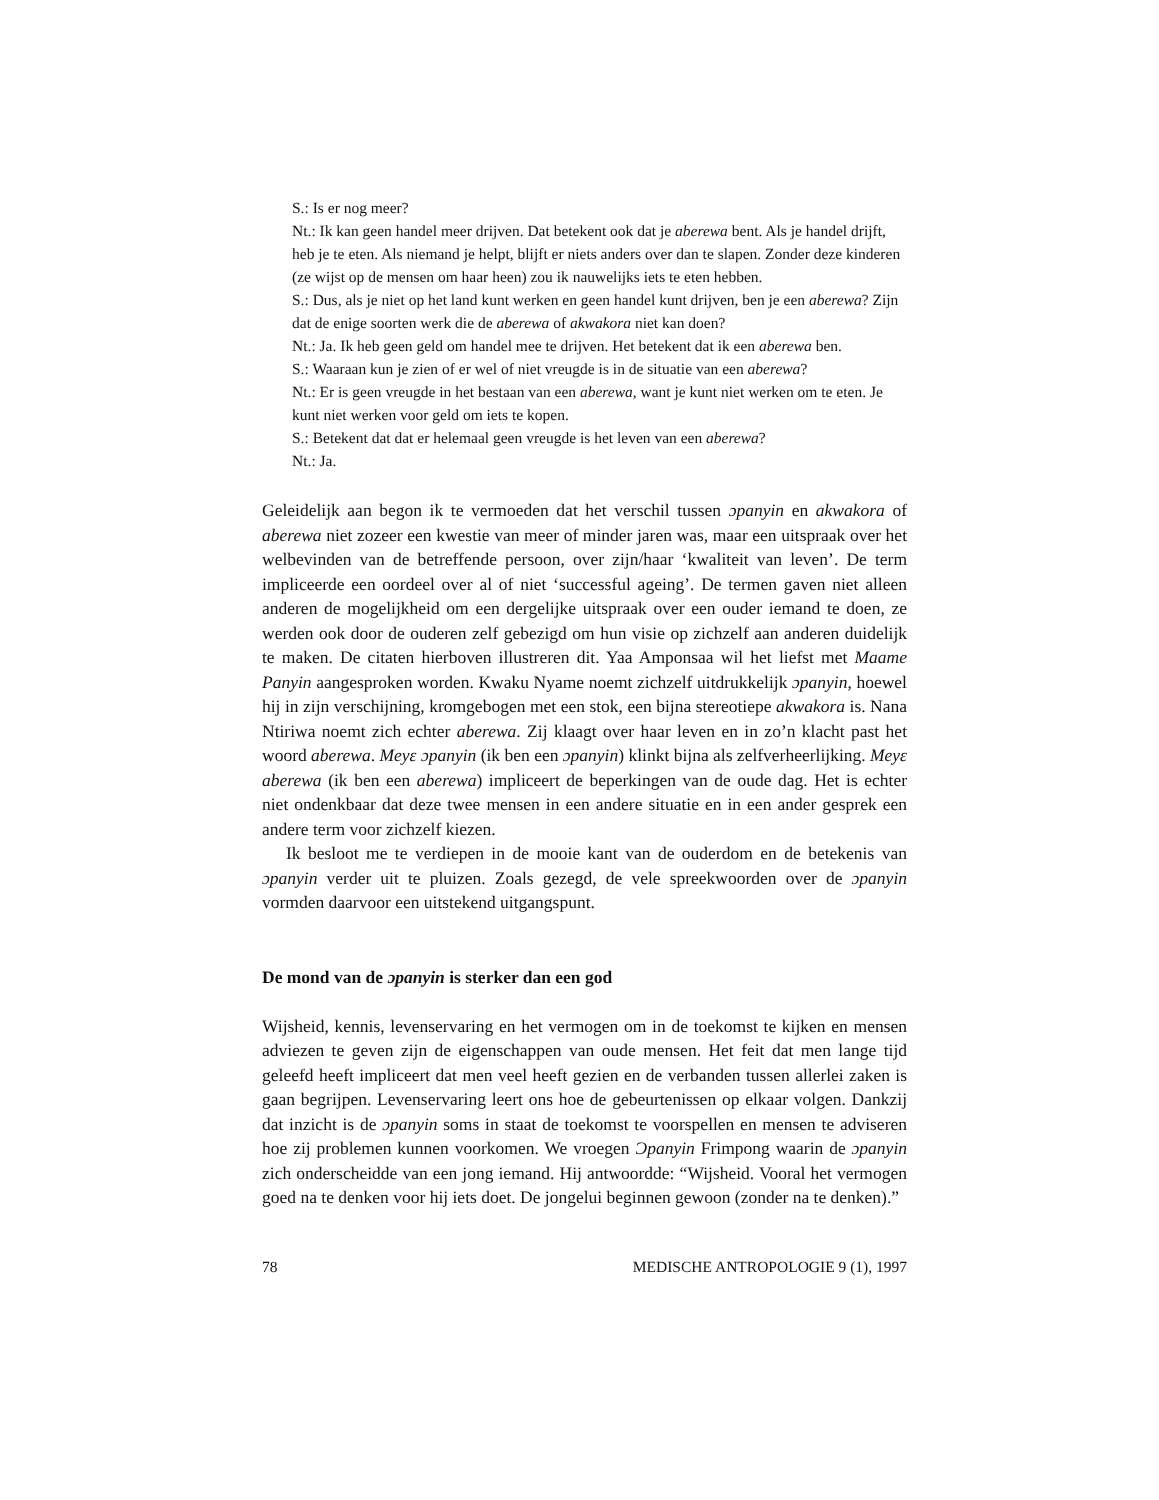S.: Is er nog meer?
Nt.: Ik kan geen handel meer drijven. Dat betekent ook dat je aberewa bent. Als je handel drijft, heb je te eten. Als niemand je helpt, blijft er niets anders over dan te slapen. Zonder deze kinderen (ze wijst op de mensen om haar heen) zou ik nauwelijks iets te eten hebben.
S.: Dus, als je niet op het land kunt werken en geen handel kunt drijven, ben je een aberewa? Zijn dat de enige soorten werk die de aberewa of akwakora niet kan doen?
Nt.: Ja. Ik heb geen geld om handel mee te drijven. Het betekent dat ik een aberewa ben.
S.: Waaraan kun je zien of er wel of niet vreugde is in de situatie van een aberewa?
Nt.: Er is geen vreugde in het bestaan van een aberewa, want je kunt niet werken om te eten. Je kunt niet werken voor geld om iets te kopen.
S.: Betekent dat dat er helemaal geen vreugde is het leven van een aberewa?
Nt.: Ja.
Geleidelijk aan begon ik te vermoeden dat het verschil tussen ɔpanyin en akwakora of aberewa niet zozeer een kwestie van meer of minder jaren was, maar een uitspraak over het welbevinden van de betreffende persoon, over zijn/haar ‘kwaliteit van leven’. De term impliceerde een oordeel over al of niet ‘successful ageing’. De termen gaven niet alleen anderen de mogelijkheid om een dergelijke uitspraak over een ouder iemand te doen, ze werden ook door de ouderen zelf gebezigd om hun visie op zichzelf aan anderen duidelijk te maken. De citaten hierboven illustreren dit. Yaa Amponsaa wil het liefst met Maame Panyin aangesproken worden. Kwaku Nyame noemt zichzelf uitdrukkelijk ɔpanyin, hoewel hij in zijn verschijning, kromgebogen met een stok, een bijna stereotiepe akwakora is. Nana Ntiriwa noemt zich echter aberewa. Zij klaagt over haar leven en in zo’n klacht past het woord aberewa. Meyɛ ɔpanyin (ik ben een ɔpanyin) klinkt bijna als zelfverheerlijking. Meyɛ aberewa (ik ben een aberewa) impliceert de beperkingen van de oude dag. Het is echter niet ondenkbaar dat deze twee mensen in een andere situatie en in een ander gesprek een andere term voor zichzelf kiezen.
Ik besloot me te verdiepen in de mooie kant van de ouderdom en de betekenis van ɔpanyin verder uit te pluizen. Zoals gezegd, de vele spreekwoorden over de ɔpanyin vormden daarvoor een uitstekend uitgangspunt.
De mond van de ɔpanyin is sterker dan een god
Wijsheid, kennis, levenservaring en het vermogen om in de toekomst te kijken en mensen adviezen te geven zijn de eigenschappen van oude mensen. Het feit dat men lange tijd geleefd heeft impliceert dat men veel heeft gezien en de verbanden tussen allerlei zaken is gaan begrijpen. Levenservaring leert ons hoe de gebeurtenissen op elkaar volgen. Dankzij dat inzicht is de ɔpanyin soms in staat de toekomst te voorspellen en mensen te adviseren hoe zij problemen kunnen voorkomen. We vroegen Ɔpanyin Frimpong waarin de ɔpanyin zich onderscheidde van een jong iemand. Hij antwoordde: “Wijsheid. Vooral het vermogen goed na te denken voor hij iets doet. De jongelui beginnen gewoon (zonder na te denken).”
78 MEDISCHE ANTROPOLOGIE 9 (1), 1997